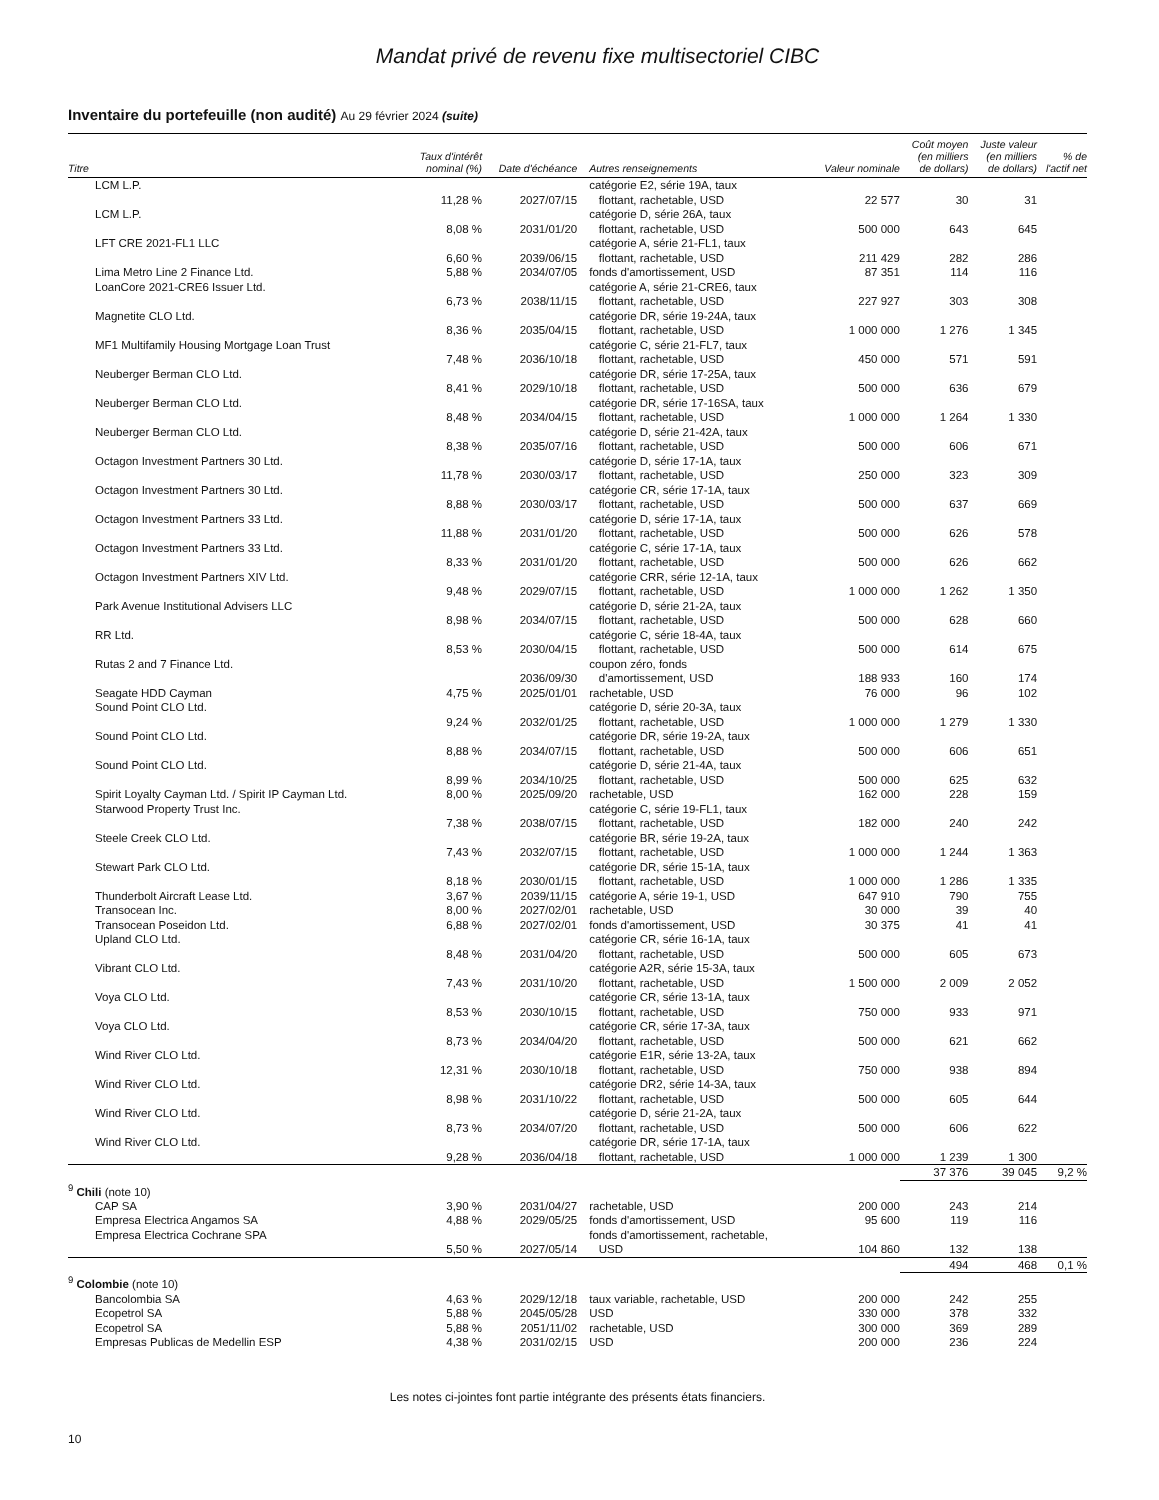Mandat privé de revenu fixe multisectoriel CIBC
Inventaire du portefeuille (non audité) Au 29 février 2024 (suite)
| Titre | Taux d'intérêt nominal (%) | Date d'échéance | Autres renseignements | Valeur nominale | Coût moyen (en milliers de dollars) | Juste valeur (en milliers de dollars) | % de l'actif net |
| --- | --- | --- | --- | --- | --- | --- | --- |
| LCM L.P. | 11,28 % | 2027/07/15 | catégorie E2, série 19A, taux flottant, rachetable, USD | 22 577 | 30 | 31 | |
| LCM L.P. | 8,08 % | 2031/01/20 | catégorie D, série 26A, taux flottant, rachetable, USD | 500 000 | 643 | 645 | |
| LFT CRE 2021-FL1 LLC | 6,60 % | 2039/06/15 | catégorie A, série 21-FL1, taux flottant, rachetable, USD | 211 429 | 282 | 286 | |
| Lima Metro Line 2 Finance Ltd. | 5,88 % | 2034/07/05 | fonds d'amortissement, USD | 87 351 | 114 | 116 | |
| LoanCore 2021-CRE6 Issuer Ltd. | 6,73 % | 2038/11/15 | catégorie A, série 21-CRE6, taux flottant, rachetable, USD | 227 927 | 303 | 308 | |
| Magnetite CLO Ltd. | 8,36 % | 2035/04/15 | catégorie DR, série 19-24A, taux flottant, rachetable, USD | 1 000 000 | 1 276 | 1 345 | |
| MF1 Multifamily Housing Mortgage Loan Trust | 7,48 % | 2036/10/18 | catégorie C, série 21-FL7, taux flottant, rachetable, USD | 450 000 | 571 | 591 | |
| Neuberger Berman CLO Ltd. | 8,41 % | 2029/10/18 | catégorie DR, série 17-25A, taux flottant, rachetable, USD | 500 000 | 636 | 679 | |
| Neuberger Berman CLO Ltd. | 8,48 % | 2034/04/15 | catégorie DR, série 17-16SA, taux flottant, rachetable, USD | 1 000 000 | 1 264 | 1 330 | |
| Neuberger Berman CLO Ltd. | 8,38 % | 2035/07/16 | catégorie D, série 21-42A, taux flottant, rachetable, USD | 500 000 | 606 | 671 | |
| Octagon Investment Partners 30 Ltd. | 11,78 % | 2030/03/17 | catégorie D, série 17-1A, taux flottant, rachetable, USD | 250 000 | 323 | 309 | |
| Octagon Investment Partners 30 Ltd. | 8,88 % | 2030/03/17 | catégorie CR, série 17-1A, taux flottant, rachetable, USD | 500 000 | 637 | 669 | |
| Octagon Investment Partners 33 Ltd. | 11,88 % | 2031/01/20 | catégorie D, série 17-1A, taux flottant, rachetable, USD | 500 000 | 626 | 578 | |
| Octagon Investment Partners 33 Ltd. | 8,33 % | 2031/01/20 | catégorie C, série 17-1A, taux flottant, rachetable, USD | 500 000 | 626 | 662 | |
| Octagon Investment Partners XIV Ltd. | 9,48 % | 2029/07/15 | catégorie CRR, série 12-1A, taux flottant, rachetable, USD | 1 000 000 | 1 262 | 1 350 | |
| Park Avenue Institutional Advisers LLC | 8,98 % | 2034/07/15 | catégorie D, série 21-2A, taux flottant, rachetable, USD | 500 000 | 628 | 660 | |
| RR Ltd. | 8,53 % | 2030/04/15 | catégorie C, série 18-4A, taux flottant, rachetable, USD | 500 000 | 614 | 675 | |
| Rutas 2 and 7 Finance Ltd. | | 2036/09/30 | coupon zéro, fonds d'amortissement, USD | 188 933 | 160 | 174 | |
| Seagate HDD Cayman | 4,75 % | 2025/01/01 | rachetable, USD | 76 000 | 96 | 102 | |
| Sound Point CLO Ltd. | 9,24 % | 2032/01/25 | catégorie D, série 20-3A, taux flottant, rachetable, USD | 1 000 000 | 1 279 | 1 330 | |
| Sound Point CLO Ltd. | 8,88 % | 2034/07/15 | catégorie DR, série 19-2A, taux flottant, rachetable, USD | 500 000 | 606 | 651 | |
| Sound Point CLO Ltd. | 8,99 % | 2034/10/25 | catégorie D, série 21-4A, taux flottant, rachetable, USD | 500 000 | 625 | 632 | |
| Spirit Loyalty Cayman Ltd. / Spirit IP Cayman Ltd. | 8,00 % | 2025/09/20 | rachetable, USD | 162 000 | 228 | 159 | |
| Starwood Property Trust Inc. | 7,38 % | 2038/07/15 | catégorie C, série 19-FL1, taux flottant, rachetable, USD | 182 000 | 240 | 242 | |
| Steele Creek CLO Ltd. | 7,43 % | 2032/07/15 | catégorie BR, série 19-2A, taux flottant, rachetable, USD | 1 000 000 | 1 244 | 1 363 | |
| Stewart Park CLO Ltd. | 8,18 % | 2030/01/15 | catégorie DR, série 15-1A, taux flottant, rachetable, USD | 1 000 000 | 1 286 | 1 335 | |
| Thunderbolt Aircraft Lease Ltd. | 3,67 % | 2039/11/15 | catégorie A, série 19-1, USD | 647 910 | 790 | 755 | |
| Transocean Inc. | 8,00 % | 2027/02/01 | rachetable, USD | 30 000 | 39 | 40 | |
| Transocean Poseidon Ltd. | 6,88 % | 2027/02/01 | fonds d'amortissement, USD | 30 375 | 41 | 41 | |
| Upland CLO Ltd. | 8,48 % | 2031/04/20 | catégorie CR, série 16-1A, taux flottant, rachetable, USD | 500 000 | 605 | 673 | |
| Vibrant CLO Ltd. | 7,43 % | 2031/10/20 | catégorie A2R, série 15-3A, taux flottant, rachetable, USD | 1 500 000 | 2 009 | 2 052 | |
| Voya CLO Ltd. | 8,53 % | 2030/10/15 | catégorie CR, série 13-1A, taux flottant, rachetable, USD | 750 000 | 933 | 971 | |
| Voya CLO Ltd. | 8,73 % | 2034/04/20 | catégorie CR, série 17-3A, taux flottant, rachetable, USD | 500 000 | 621 | 662 | |
| Wind River CLO Ltd. | 12,31 % | 2030/10/18 | catégorie E1R, série 13-2A, taux flottant, rachetable, USD | 750 000 | 938 | 894 | |
| Wind River CLO Ltd. | 8,98 % | 2031/10/22 | catégorie DR2, série 14-3A, taux flottant, rachetable, USD | 500 000 | 605 | 644 | |
| Wind River CLO Ltd. | 8,73 % | 2034/07/20 | catégorie D, série 21-2A, taux flottant, rachetable, USD | 500 000 | 606 | 622 | |
| Wind River CLO Ltd. | 9,28 % | 2036/04/18 | catégorie DR, série 17-1A, taux flottant, rachetable, USD | 1 000 000 | 1 239 | 1 300 | |
| | | | | | 37 376 | 39 045 | 9,2 % |
| <sup>9</sup> Chili (note 10) | | | | | | | |
| CAP SA | 3,90 % | 2031/04/27 | rachetable, USD | 200 000 | 243 | 214 | |
| Empresa Electrica Angamos SA | 4,88 % | 2029/05/25 | fonds d'amortissement, USD | 95 600 | 119 | 116 | |
| Empresa Electrica Cochrane SPA | 5,50 % | 2027/05/14 | fonds d'amortissement, rachetable, USD | 104 860 | 132 | 138 | |
| | | | | | 494 | 468 | 0,1 % |
| <sup>9</sup> Colombie (note 10) | | | | | | | |
| Bancolombia SA | 4,63 % | 2029/12/18 | taux variable, rachetable, USD | 200 000 | 242 | 255 | |
| Ecopetrol SA | 5,88 % | 2045/05/28 | USD | 330 000 | 378 | 332 | |
| Ecopetrol SA | 5,88 % | 2051/11/02 | rachetable, USD | 300 000 | 369 | 289 | |
| Empresas Publicas de Medellin ESP | 4,38 % | 2031/02/15 | USD | 200 000 | 236 | 224 | |
Les notes ci-jointes font partie intégrante des présents états financiers.
10